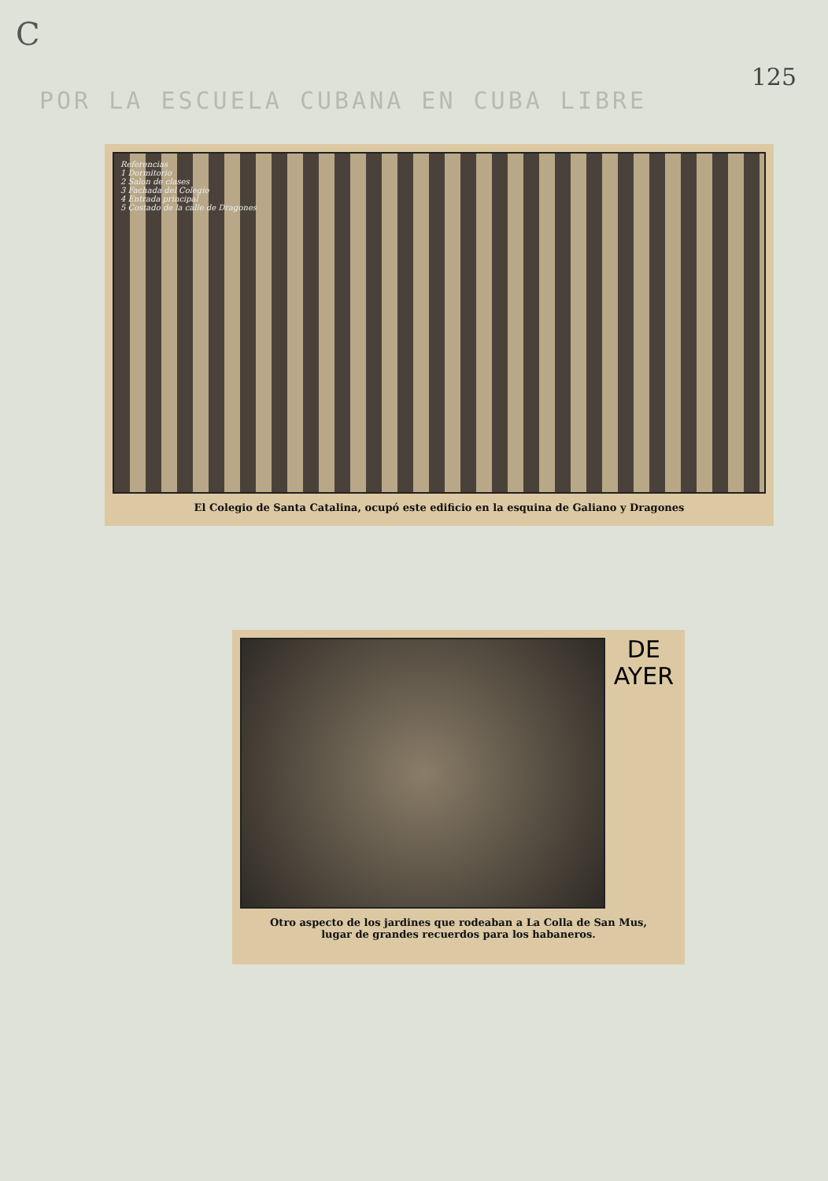C
125
POR LA ESCUELA CUBANA EN CUBA LIBRE
Referencias
1 Dormitorio
2 Salon de clases
3 Fachada del Colegio
4 Entrada principal
5 Costado de la calle de Dragones
El Colegio de Santa Catalina, ocupó este edificio en la esquina de Galiano y Dragones
DE
AYER
Otro aspecto de los jardines que rodeaban a La Colla de San Mus,
lugar de grandes recuerdos para los habaneros.